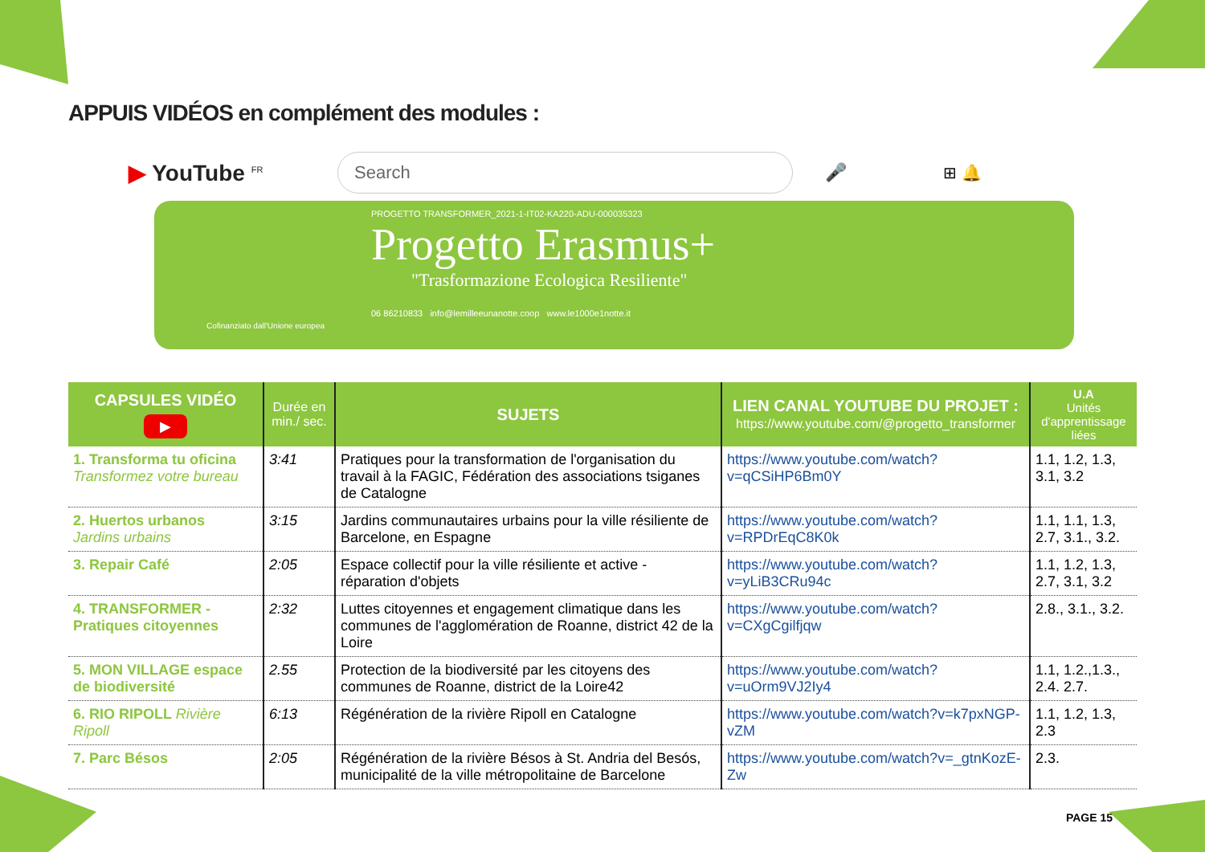APPUIS VIDÉOS en complément des modules :
▶ YouTube <sup>FR</sup>
Search
🎤 ⊞ 🔔
PROGETTO TRANSFORMER_2021-1-IT02-KA220-ADU-000035323
Progetto Erasmus+
"Trasformazione Ecologica Resiliente"
06 86210833 info@lemilleeunanotte.coop www.le1000e1notte.it
Cofinanziato dall'Unione europea
| CAPSULES VIDÉO ▶ | Durée en min./ sec. | SUJETS | LIEN CANAL YOUTUBE DU PROJET : https://www.youtube.com/@progetto_transformer | U.A Unités d'apprentissage liées |
| --- | --- | --- | --- | --- |
| 1. Transforma tu oficina Transformez votre bureau | 3:41 | Pratiques pour la transformation de l'organisation du travail à la FAGIC, Fédération des associations tsiganes de Catalogne | https://www.youtube.com/watch?v=qCSiHP6Bm0Y | 1.1, 1.2, 1.3, 3.1, 3.2 |
| 2. Huertos urbanos Jardins urbains | 3:15 | Jardins communautaires urbains pour la ville résiliente de Barcelone, en Espagne | https://www.youtube.com/watch?v=RPDrEqC8K0k | 1.1, 1.1, 1.3, 2.7, 3.1., 3.2. |
| 3. Repair Café | 2:05 | Espace collectif pour la ville résiliente et active - réparation d'objets | https://www.youtube.com/watch?v=yLiB3CRu94c | 1.1, 1.2, 1.3, 2.7, 3.1, 3.2 |
| 4. TRANSFORMER - Pratiques citoyennes | 2:32 | Luttes citoyennes et engagement climatique dans les communes de l'agglomération de Roanne, district 42 de la Loire | https://www.youtube.com/watch?v=CXgCgilfjqw | 2.8., 3.1., 3.2. |
| 5. MON VILLAGE espace de biodiversité | 2.55 | Protection de la biodiversité par les citoyens des communes de Roanne, district de la Loire42 | https://www.youtube.com/watch?v=uOrm9VJ2Iy4 | 1.1, 1.2.,1.3., 2.4. 2.7. |
| 6. RIO RIPOLL Rivière Ripoll | 6:13 | Régénération de la rivière Ripoll en Catalogne | https://www.youtube.com/watch?v=k7pxNGP-vZM | 1.1, 1.2, 1.3, 2.3 |
| 7. Parc Bésos | 2:05 | Régénération de la rivière Bésos à St. Andria del Besós, municipalité de la ville métropolitaine de Barcelone | https://www.youtube.com/watch?v=_gtnKozE-Zw | 2.3. |
PAGE 15